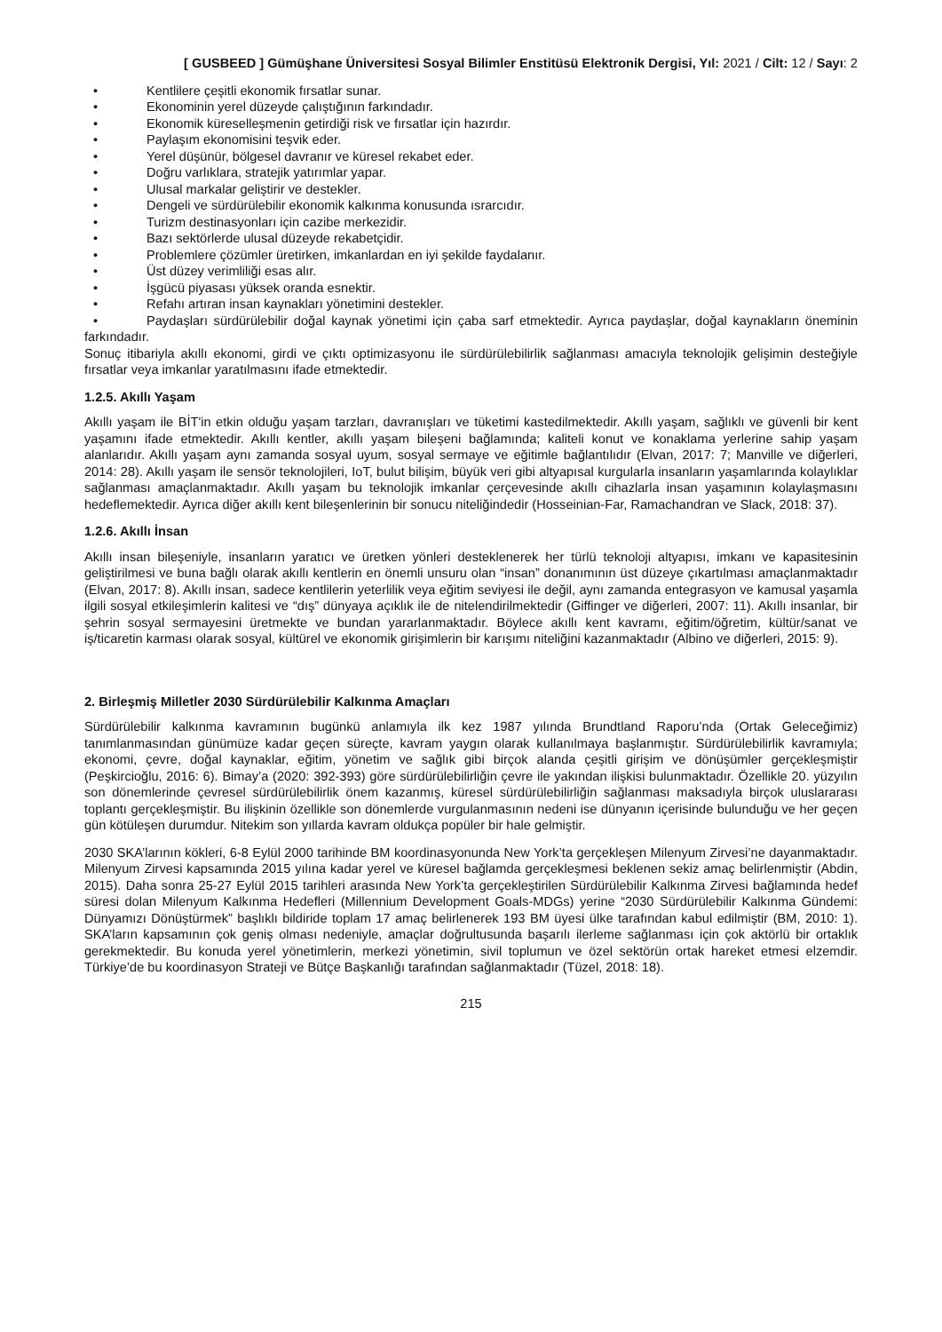[ GUSBEED ] Gümüşhane Üniversitesi Sosyal Bilimler Enstitüsü Elektronik Dergisi, Yıl: 2021 / Cilt: 12 / Sayı: 2
• Kentlilere çeşitli ekonomik fırsatlar sunar.
• Ekonominin yerel düzeyde çalıştığının farkındadır.
• Ekonomik küreselleşmenin getirdiği risk ve fırsatlar için hazırdır.
• Paylaşım ekonomisini teşvik eder.
• Yerel düşünür, bölgesel davranır ve küresel rekabet eder.
• Doğru varlıklara, stratejik yatırımlar yapar.
• Ulusal markalar geliştirir ve destekler.
• Dengeli ve sürdürülebilir ekonomik kalkınma konusunda ısrarcıdır.
• Turizm destinasyonları için cazibe merkezidir.
• Bazı sektörlerde ulusal düzeyde rekabetçidir.
• Problemlere çözümler üretirken, imkanlardan en iyi şekilde faydalanır.
• Üst düzey verimliliği esas alır.
• İşgücü piyasası yüksek oranda esnektir.
• Refahı artıran insan kaynakları yönetimini destekler.
• Paydaşları sürdürülebilir doğal kaynak yönetimi için çaba sarf etmektedir. Ayrıca paydaşlar, doğal kaynakların öneminin farkındadır.
Sonuç itibariyla akıllı ekonomi, girdi ve çıktı optimizasyonu ile sürdürülebilirlik sağlanması amacıyla teknolojik gelişimin desteğiyle fırsatlar veya imkanlar yaratılmasını ifade etmektedir.
1.2.5. Akıllı Yaşam
Akıllı yaşam ile BİT'in etkin olduğu yaşam tarzları, davranışları ve tüketimi kastedilmektedir. Akıllı yaşam, sağlıklı ve güvenli bir kent yaşamını ifade etmektedir. Akıllı kentler, akıllı yaşam bileşeni bağlamında; kaliteli konut ve konaklama yerlerine sahip yaşam alanlarıdır. Akıllı yaşam aynı zamanda sosyal uyum, sosyal sermaye ve eğitimle bağlantılıdır (Elvan, 2017: 7; Manville ve diğerleri, 2014: 28). Akıllı yaşam ile sensör teknolojileri, IoT, bulut bilişim, büyük veri gibi altyapısal kurgularla insanların yaşamlarında kolaylıklar sağlanması amaçlanmaktadır. Akıllı yaşam bu teknolojik imkanlar çerçevesinde akıllı cihazlarla insan yaşamının kolaylaşmasını hedeflemektedir. Ayrıca diğer akıllı kent bileşenlerinin bir sonucu niteliğindedir (Hosseinian-Far, Ramachandran ve Slack, 2018: 37).
1.2.6. Akıllı İnsan
Akıllı insan bileşeniyle, insanların yaratıcı ve üretken yönleri desteklenerek her türlü teknoloji altyapısı, imkanı ve kapasitesinin geliştirilmesi ve buna bağlı olarak akıllı kentlerin en önemli unsuru olan “insan” donanımının üst düzeye çıkartılması amaçlanmaktadır (Elvan, 2017: 8). Akıllı insan, sadece kentlilerin yeterlilik veya eğitim seviyesi ile değil, aynı zamanda entegrasyon ve kamusal yaşamla ilgili sosyal etkileşimlerin kalitesi ve “dış” dünyaya açıklık ile de nitelendirilmektedir (Giffinger ve diğerleri, 2007: 11). Akıllı insanlar, bir şehrin sosyal sermayesini üretmekte ve bundan yararlanmaktadır. Böylece akıllı kent kavramı, eğitim/öğretim, kültür/sanat ve iş/ticaretin karması olarak sosyal, kültürel ve ekonomik girişimlerin bir karışımı niteliğini kazanmaktadır (Albino ve diğerleri, 2015: 9).
2. Birleşmiş Milletler 2030 Sürdürülebilir Kalkınma Amaçları
Sürdürülebilir kalkınma kavramının bugünkü anlamıyla ilk kez 1987 yılında Brundtland Raporu’nda (Ortak Geleceğimiz) tanımlanmasından günümüze kadar geçen süreçte, kavram yaygın olarak kullanılmaya başlanmıştır. Sürdürülebilirlik kavramıyla; ekonomi, çevre, doğal kaynaklar, eğitim, yönetim ve sağlık gibi birçok alanda çeşitli girişim ve dönüşümler gerçekleşmiştir (Peşkircioğlu, 2016: 6). Bimay’a (2020: 392-393) göre sürdürülebilirliğin çevre ile yakından ilişkisi bulunmaktadır. Özellikle 20. yüzyılın son dönemlerinde çevresel sürdürülebilirlik önem kazanmış, küresel sürdürülebilirliğin sağlanması maksadıyla birçok uluslararası toplantı gerçekleşmiştir. Bu ilişkinin özellikle son dönemlerde vurgulanmasının nedeni ise dünyanın içerisinde bulunduğu ve her geçen gün kötüleşen durumdur. Nitekim son yıllarda kavram oldukça popüler bir hale gelmiştir.
2030 SKA’larının kökleri, 6-8 Eylül 2000 tarihinde BM koordinasyonunda New York’ta gerçekleşen Milenyum Zirvesi’ne dayanmaktadır. Milenyum Zirvesi kapsamında 2015 yılına kadar yerel ve küresel bağlamda gerçekleşmesi beklenen sekiz amaç belirlenmiştir (Abdin, 2015). Daha sonra 25-27 Eylül 2015 tarihleri arasında New York’ta gerçekleştirilen Sürdürülebilir Kalkınma Zirvesi bağlamında hedef süresi dolan Milenyum Kalkınma Hedefleri (Millennium Development Goals-MDGs) yerine “2030 Sürdürülebilir Kalkınma Gündemi: Dünyamızı Dönüştürmek” başlıklı bildiride toplam 17 amaç belirlenerek 193 BM üyesi ülke tarafından kabul edilmiştir (BM, 2010: 1). SKA’ların kapsamının çok geniş olması nedeniyle, amaçlar doğrultusunda başarılı ilerleme sağlanması için çok aktörlü bir ortaklık gerekmektedir. Bu konuda yerel yönetimlerin, merkezi yönetimin, sivil toplumun ve özel sektörün ortak hareket etmesi elzemdir. Türkiye’de bu koordinasyon Strateji ve Bütçe Başkanlığı tarafından sağlanmaktadır (Tüzel, 2018: 18).
215